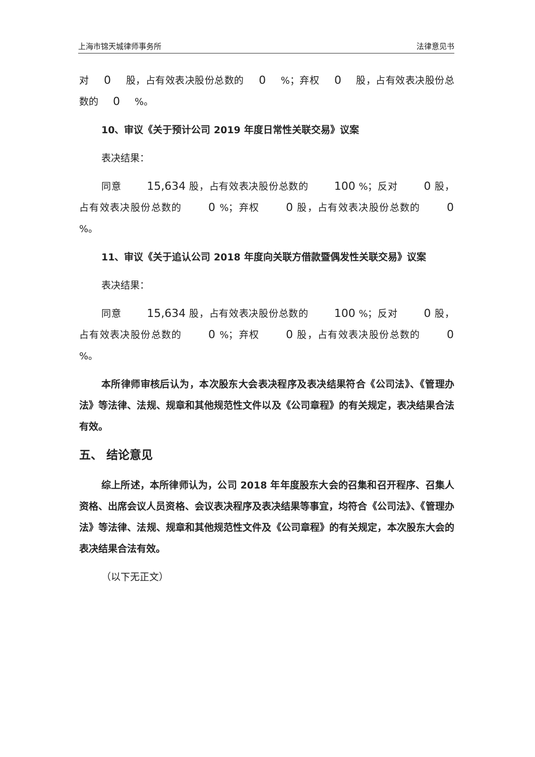上海市锦天城律师事务所 法律意见书
对 0 股，占有效表决股份总数的 0 %；弃权 0 股，占有效表决股份总数的 0 %。
10、审议《关于预计公司 2019 年度日常性关联交易》议案
表决结果：
同意 15,634 股，占有效表决股份总数的 100 %；反对 0 股，占有效表决股份总数的 0 %；弃权 0 股，占有效表决股份总数的 0 %。
11、审议《关于追认公司 2018 年度向关联方借款暨偶发性关联交易》议案
表决结果：
同意 15,634 股，占有效表决股份总数的 100 %；反对 0 股，占有效表决股份总数的 0 %；弃权 0 股，占有效表决股份总数的 0 %。
本所律师审核后认为，本次股东大会表决程序及表决结果符合《公司法》、《管理办法》等法律、法规、规章和其他规范性文件以及《公司章程》的有关规定，表决结果合法有效。
五、 结论意见
综上所述，本所律师认为，公司 2018 年年度股东大会的召集和召开程序、召集人资格、出席会议人员资格、会议表决程序及表决结果等事宜，均符合《公司法》、《管理办法》等法律、法规、规章和其他规范性文件及《公司章程》的有关规定，本次股东大会的表决结果合法有效。
（以下无正文）